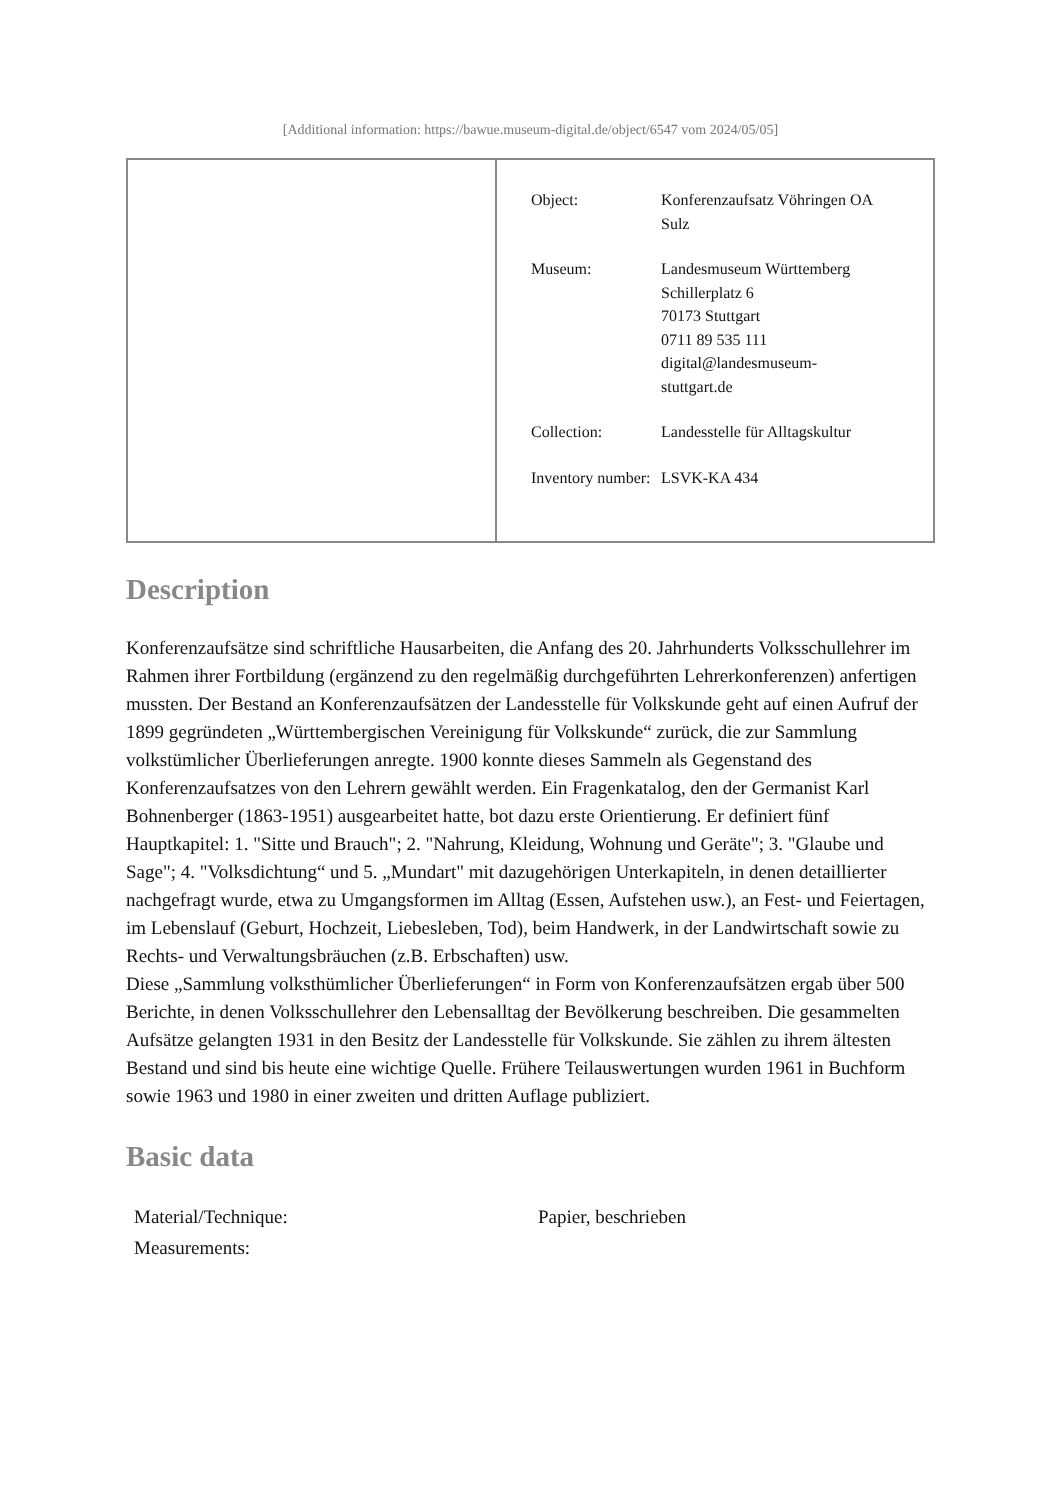[Additional information: https://bawue.museum-digital.de/object/6547 vom 2024/05/05]
| | / Object: / Konferenzaufsatz Vöhringen OA Sulz / / Museum: / Landesmuseum Württemberg Schillerplatz 6 70173 Stuttgart 0711 89 535 111 digital@landesmuseum- stuttgart.de / / Collection: / Landesstelle für Alltagskultur / / Inventory number: / LSVK-KA 434 / |
Description
Konferenzaufsätze sind schriftliche Hausarbeiten, die Anfang des 20. Jahrhunderts Volksschullehrer im Rahmen ihrer Fortbildung (ergänzend zu den regelmäßig durchgeführten Lehrerkonferenzen) anfertigen mussten. Der Bestand an Konferenzaufsätzen der Landesstelle für Volkskunde geht auf einen Aufruf der 1899 gegründeten „Württembergischen Vereinigung für Volkskunde“ zurück, die zur Sammlung volkstümlicher Überlieferungen anregte. 1900 konnte dieses Sammeln als Gegenstand des Konferenzaufsatzes von den Lehrern gewählt werden. Ein Fragenkatalog, den der Germanist Karl Bohnenberger (1863-1951) ausgearbeitet hatte, bot dazu erste Orientierung. Er definiert fünf Hauptkapitel: 1. "Sitte und Brauch"; 2. "Nahrung, Kleidung, Wohnung und Geräte"; 3. "Glaube und Sage"; 4. "Volksdichtung“ und 5. „Mundart" mit dazugehörigen Unterkapiteln, in denen detaillierter nachgefragt wurde, etwa zu Umgangsformen im Alltag (Essen, Aufstehen usw.), an Fest- und Feiertagen, im Lebenslauf (Geburt, Hochzeit, Liebesleben, Tod), beim Handwerk, in der Landwirtschaft sowie zu Rechts- und Verwaltungsbräuchen (z.B. Erbschaften) usw.
Diese „Sammlung volksthümlicher Überlieferungen“ in Form von Konferenzaufsätzen ergab über 500 Berichte, in denen Volksschullehrer den Lebensalltag der Bevölkerung beschreiben. Die gesammelten Aufsätze gelangten 1931 in den Besitz der Landesstelle für Volkskunde. Sie zählen zu ihrem ältesten Bestand und sind bis heute eine wichtige Quelle. Frühere Teilauswertungen wurden 1961 in Buchform sowie 1963 und 1980 in einer zweiten und dritten Auflage publiziert.
Basic data
| Material/Technique: | Papier, beschrieben |
| Measurements: | |